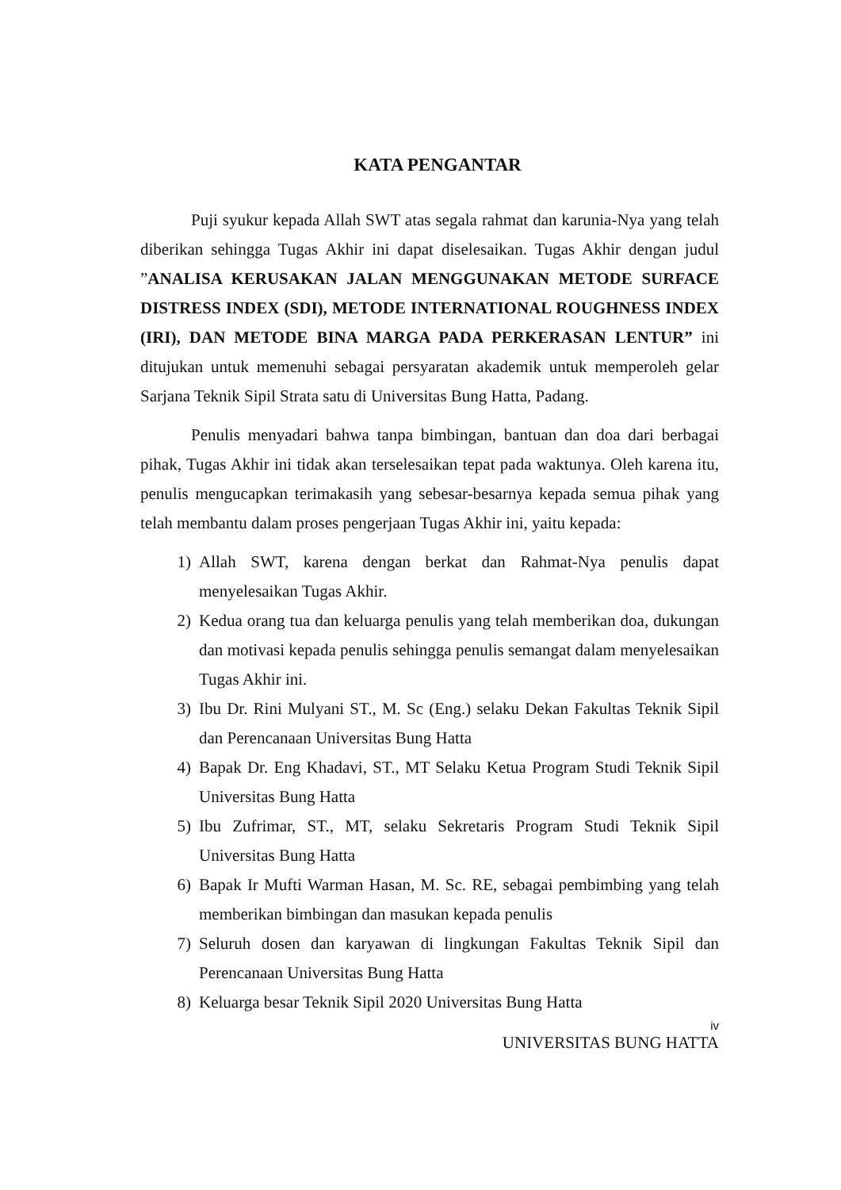KATA PENGANTAR
Puji syukur kepada Allah SWT atas segala rahmat dan karunia-Nya yang telah diberikan sehingga Tugas Akhir ini dapat diselesaikan. Tugas Akhir dengan judul ”ANALISA KERUSAKAN JALAN MENGGUNAKAN METODE SURFACE DISTRESS INDEX (SDI), METODE INTERNATIONAL ROUGHNESS INDEX (IRI), DAN METODE BINA MARGA PADA PERKERASAN LENTUR” ini ditujukan untuk memenuhi sebagai persyaratan akademik untuk memperoleh gelar Sarjana Teknik Sipil Strata satu di Universitas Bung Hatta, Padang.
Penulis menyadari bahwa tanpa bimbingan, bantuan dan doa dari berbagai pihak, Tugas Akhir ini tidak akan terselesaikan tepat pada waktunya. Oleh karena itu, penulis mengucapkan terimakasih yang sebesar-besarnya kepada semua pihak yang telah membantu dalam proses pengerjaan Tugas Akhir ini, yaitu kepada:
1) Allah SWT, karena dengan berkat dan Rahmat-Nya penulis dapat menyelesaikan Tugas Akhir.
2) Kedua orang tua dan keluarga penulis yang telah memberikan doa, dukungan dan motivasi kepada penulis sehingga penulis semangat dalam menyelesaikan Tugas Akhir ini.
3) Ibu Dr. Rini Mulyani ST., M. Sc (Eng.) selaku Dekan Fakultas Teknik Sipil dan Perencanaan Universitas Bung Hatta
4) Bapak Dr. Eng Khadavi, ST., MT Selaku Ketua Program Studi Teknik Sipil Universitas Bung Hatta
5) Ibu Zufrimar, ST., MT, selaku Sekretaris Program Studi Teknik Sipil Universitas Bung Hatta
6) Bapak Ir Mufti Warman Hasan, M. Sc. RE, sebagai pembimbing yang telah memberikan bimbingan dan masukan kepada penulis
7) Seluruh dosen dan karyawan di lingkungan Fakultas Teknik Sipil dan Perencanaan Universitas Bung Hatta
8) Keluarga besar Teknik Sipil 2020 Universitas Bung Hatta
iv
UNIVERSITAS BUNG HATTA